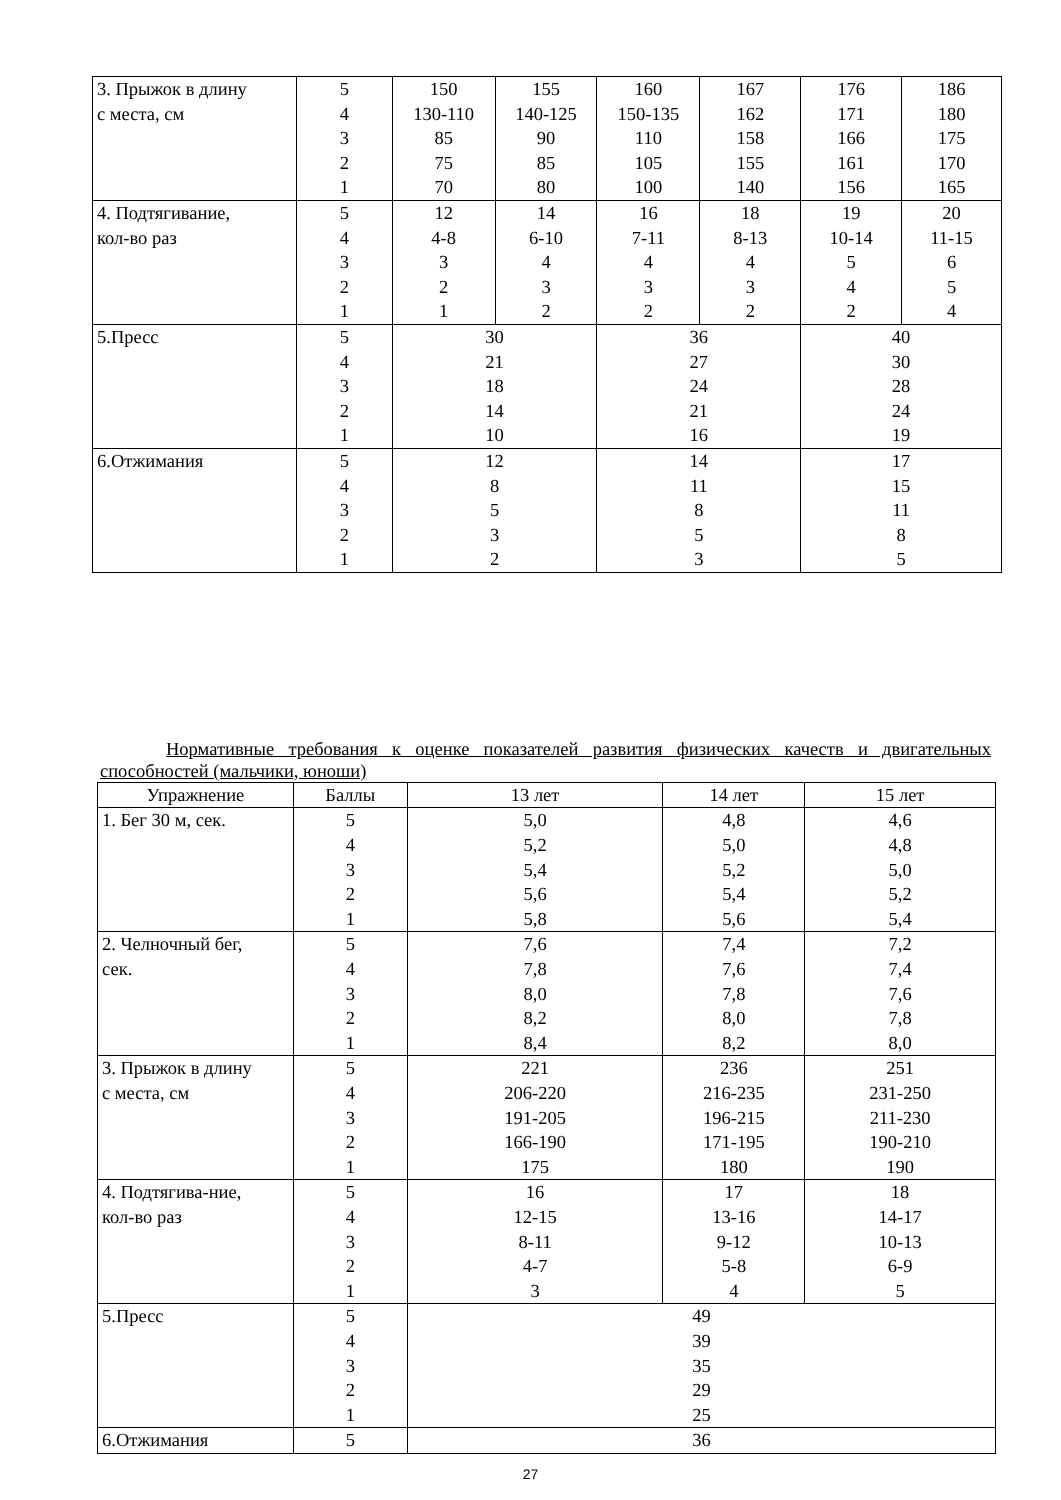| 3. Прыжок в длину с места, см | 5 4 3 2 1 | 150 130-110 85 75 70 | 155 140-125 90 85 80 | 160 150-135 110 105 100 | 167 162 158 155 140 | 176 171 166 161 156 | 186 180 175 170 165 |
| 4. Подтягивание, кол-во раз | 5 4 3 2 1 | 12 4-8 3 2 1 | 14 6-10 4 3 2 | 16 7-11 4 3 2 | 18 8-13 4 3 2 | 19 10-14 5 4 2 | 20 11-15 6 5 4 |
| 5.Пресс | 5 4 3 2 1 | 30 21 18 14 10 | | 36 27 24 21 16 | | 40 30 28 24 19 | |
| 6.Отжимания | 5 4 3 2 1 | 12 8 5 3 2 | | 14 11 8 5 3 | | 17 15 11 8 5 | |
Нормативные требования к оценке показателей развития физических качеств и двигательных способностей (мальчики, юноши)
| Упражнение | Баллы | 13 лет | 14 лет | 15 лет |
| --- | --- | --- | --- | --- |
| 1. Бег 30 м, сек. | 5 4 3 2 1 | 5,0 5,2 5,4 5,6 5,8 | 4,8 5,0 5,2 5,4 5,6 | 4,6 4,8 5,0 5,2 5,4 |
| 2. Челночный бег, сек. | 5 4 3 2 1 | 7,6 7,8 8,0 8,2 8,4 | 7,4 7,6 7,8 8,0 8,2 | 7,2 7,4 7,6 7,8 8,0 |
| 3. Прыжок в длину с места, см | 5 4 3 2 1 | 221 206-220 191-205 166-190 175 | 236 216-235 196-215 171-195 180 | 251 231-250 211-230 190-210 190 |
| 4. Подтягива-ние, кол-во раз | 5 4 3 2 1 | 16 12-15 8-11 4-7 3 | 17 13-16 9-12 5-8 4 | 18 14-17 10-13 6-9 5 |
| 5.Пресс | 5 4 3 2 1 | 49 39 35 29 25 | | |
| 6.Отжимания | 5 | 36 | | |
27